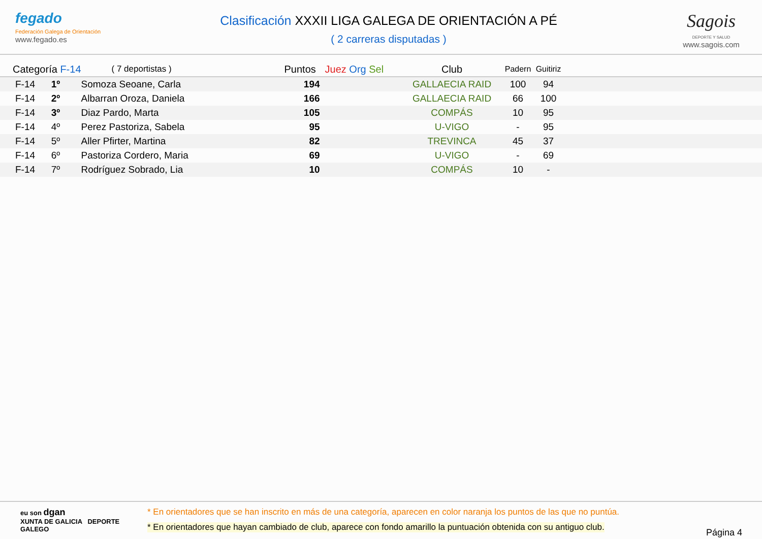fegado
Federación Galega de Orientación
www.fegado.es
Clasificación XXXII LIGA GALEGA DE ORIENTACIÓN A PÉ
( 2 carreras disputadas )
Sagois
DEPORTE Y SALUD
www.sagois.com
| Categoría F-14 | ( 7 deportistas ) | Puntos | Juez Org Sel | Club | Padern | Guitiriz | |
| --- | --- | --- | --- | --- | --- | --- | --- |
| F-14 1º | Somoza Seoane, Carla | 194 | | GALLAECIA RAID | 100 | 94 | |
| F-14 2º | Albarran Oroza, Daniela | 166 | | GALLAECIA RAID | 66 | 100 | |
| F-14 3º | Diaz Pardo, Marta | 105 | | COMPÁS | 10 | 95 | |
| F-14 4º | Perez Pastoriza, Sabela | 95 | | U-VIGO | - | 95 | |
| F-14 5º | Aller Pfirter, Martina | 82 | | TREVINCA | 45 | 37 | |
| F-14 6º | Pastoriza Cordero, Maria | 69 | | U-VIGO | - | 69 | |
| F-14 7º | Rodríguez Sobrado, Lia | 10 | | COMPÁS | 10 | - | |
eu son dgan
XUNTA DE GALICIA DEPORTE GALEGO
* En orientadores que se han inscrito en más de una categoría, aparecen en color naranja los puntos de las que no puntúa.
* En orientadores que hayan cambiado de club, aparece con fondo amarillo la puntuación obtenida con su antiguo club.
Página 4